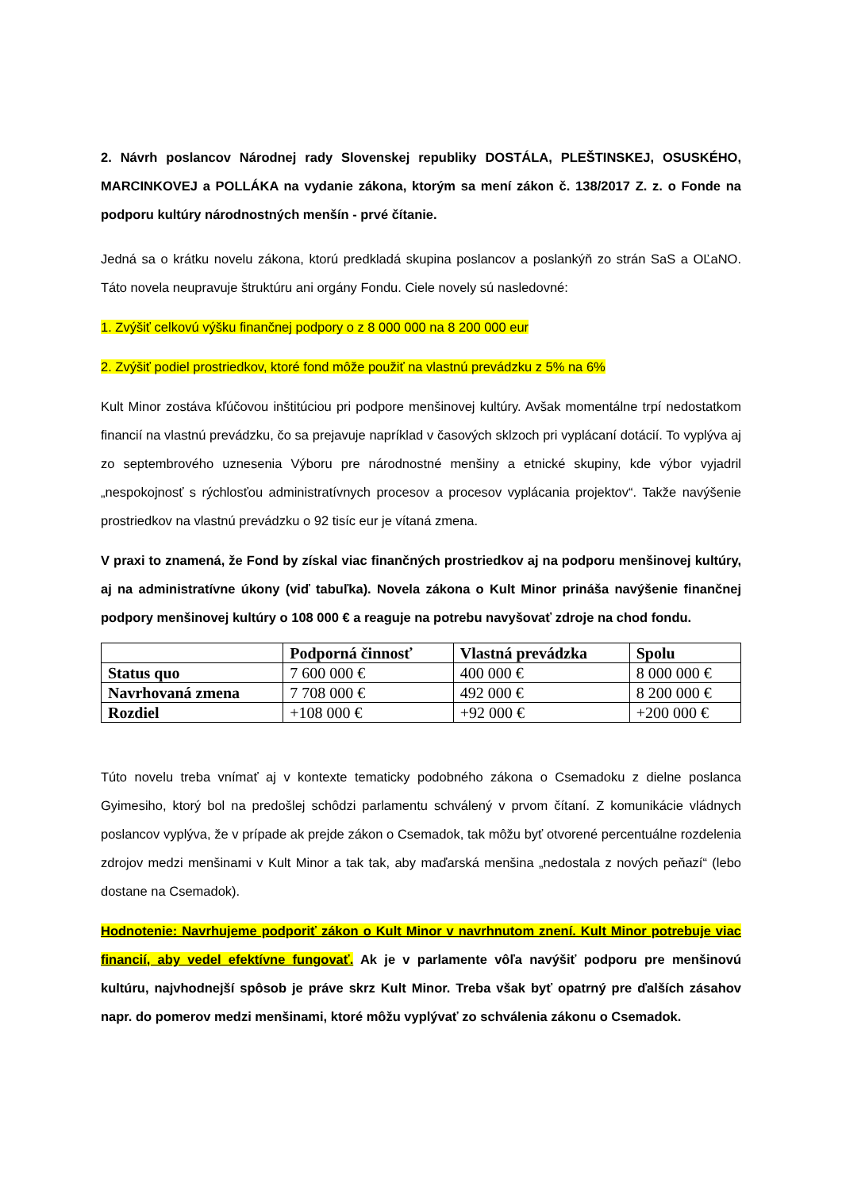2. Návrh poslancov Národnej rady Slovenskej republiky DOSTÁLA, PLEŠTINSKEJ, OSUSKÉHO, MARCINKOVEJ a POLLÁKA na vydanie zákona, ktorým sa mení zákon č. 138/2017 Z. z. o Fonde na podporu kultúry národnostných menšín - prvé čítanie.
Jedná sa o krátku novelu zákona, ktorú predkladá skupina poslancov a poslankýň zo strán SaS a OĽaNO. Táto novela neupravuje štruktúru ani orgány Fondu. Ciele novely sú nasledovné:
1. Zvýšiť celkovú výšku finančnej podpory o z 8 000 000 na 8 200 000 eur
2. Zvýšiť podiel prostriedkov, ktoré fond môže použiť na vlastnú prevádzku z 5% na 6%
Kult Minor zostáva kľúčovou inštitúciou pri podpore menšinovej kultúry. Avšak momentálne trpí nedostatkom financií na vlastnú prevádzku, čo sa prejavuje napríklad v časových sklzoch pri vyplácaní dotácií. To vyplýva aj zo septembrového uznesenia Výboru pre národnostné menšiny a etnické skupiny, kde výbor vyjadril „nespokojnosť s rýchlosťou administratívnych procesov a procesov vyplácania projektov“. Takže navýšenie prostriedkov na vlastnú prevádzku o 92 tisíc eur je vítaná zmena.
V praxi to znamená, že Fond by získal viac finančných prostriedkov aj na podporu menšinovej kultúry, aj na administratívne úkony (viď tabuľka). Novela zákona o Kult Minor prináša navýšenie finančnej podpory menšinovej kultúry o 108 000 € a reaguje na potrebu navyšovať zdroje na chod fondu.
| | Podporná činnosť | Vlastná prevádzka | Spolu |
| --- | --- | --- | --- |
| Status quo | 7 600 000 € | 400 000 € | 8 000 000 € |
| Navrhovaná zmena | 7 708 000 € | 492 000 € | 8 200 000 € |
| Rozdiel | +108 000 € | +92 000 € | +200 000 € |
Túto novelu treba vnímať aj v kontexte tematicky podobného zákona o Csemadoku z dielne poslanca Gyimesiho, ktorý bol na predošlej schôdzi parlamentu schválený v prvom čítaní. Z komunikácie vládnych poslancov vyplýva, že v prípade ak prejde zákon o Csemadok, tak môžu byť otvorené percentuálne rozdelenia zdrojov medzi menšinami v Kult Minor a tak tak, aby maďarská menšina „nedostala z nových peňazí“ (lebo dostane na Csemadok).
Hodnotenie: Navrhujeme podporiť zákon o Kult Minor v navrhnutom znení. Kult Minor potrebuje viac financií, aby vedel efektívne fungovať. Ak je v parlamente vôľa navýšiť podporu pre menšinovú kultúru, najvhodnejší spôsob je práve skrz Kult Minor. Treba však byť opatrný pre ďalších zásahov napr. do pomerov medzi menšinami, ktoré môžu vyplývať zo schválenia zákonu o Csemadok.